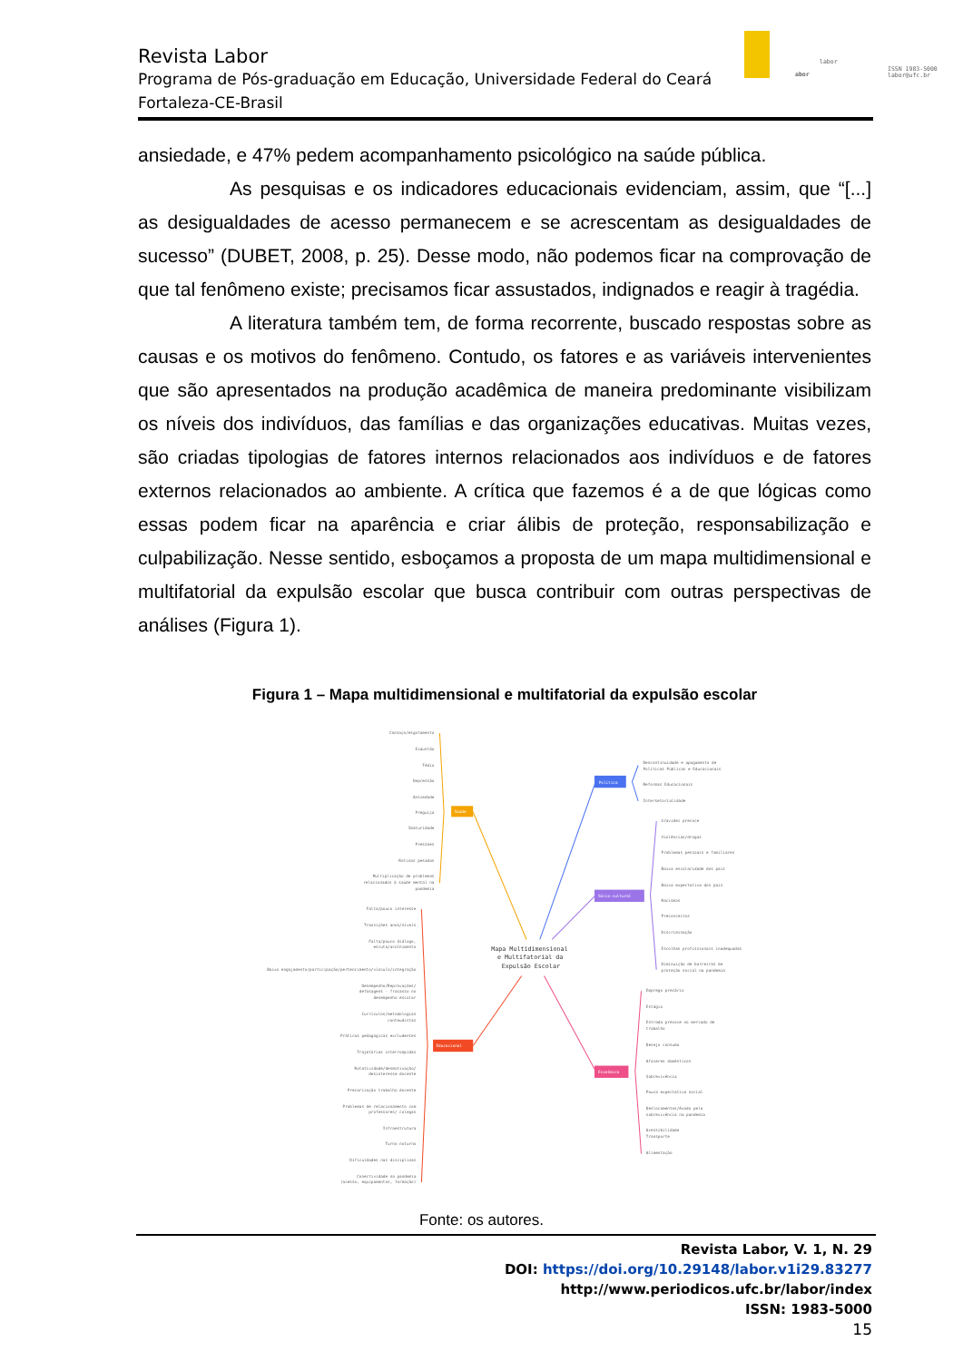labor
abor
ISSN 1983-5000
labor@ufc.br
Revista Labor
Programa de Pós-graduação em Educação, Universidade Federal do Ceará
Fortaleza-CE-Brasil
ansiedade, e 47% pedem acompanhamento psicológico na saúde pública.
As pesquisas e os indicadores educacionais evidenciam, assim, que “[...] as desigualdades de acesso permanecem e se acrescentam as desigualdades de sucesso” (DUBET, 2008, p. 25). Desse modo, não podemos ficar na comprovação de que tal fenômeno existe; precisamos ficar assustados, indignados e reagir à tragédia.
A literatura também tem, de forma recorrente, buscado respostas sobre as causas e os motivos do fenômeno. Contudo, os fatores e as variáveis intervenientes que são apresentados na produção acadêmica de maneira predominante visibilizam os níveis dos indivíduos, das famílias e das organizações educativas. Muitas vezes, são criadas tipologias de fatores internos relacionados aos indivíduos e de fatores externos relacionados ao ambiente. A crítica que fazemos é a de que lógicas como essas podem ficar na aparência e criar álibis de proteção, responsabilização e culpabilização. Nesse sentido, esboçamos a proposta de um mapa multidimensional e multifatorial da expulsão escolar que busca contribuir com outras perspectivas de análises (Figura 1).
Figura 1 – Mapa multidimensional e multifatorial da expulsão escolar
Saúde
Política
Sócio-cultural
Educacional
Econômica
Mapa Multidimensional
e Multifatorial da
Expulsão Escolar
Cansaço/esgotamento
Exaustão
Tédio
Depressão
Ansiedade
Preguiça
Imaturidade
Pressões
Rotinas pesadas
Multiplicação de problemas
relacionados à saúde mental na
pandemia
Falta/pouco interesse
Transições anos/níveis
Falta/pouco diálogo,
escuta/acolhimento
Baixo engajamento/participação/pertencimento/vínculo/integração
Desempenho/Reprovações/
defasagens - fracasso no
desempenho escolar
Currículos/metodologias
conteudistas
Práticas pedagógicas excludentes
Trajetórias interrompidas
Rotatividade/desmotivação/
desinteresse docente
Precarização trabalho docente
Problemas de relacionamento com
professores/ colegas
Infraestrutura
Turno noturno
Dificuldades nas disciplinas
Conectividade na pandemia
(acesso, equipamentos, formação)
Descontinuidade e apagamento de
Políticas Públicas e Educacionais
Reformas Educacionais
Intersetorialidade
Gravidez precoce
Violências/drogas
Problemas pessoais e familiares
Baixa escolaridade dos pais
Baixa expectativa dos pais
Racismos
Preconceitos
Discriminação
Escolhas profissionais inadequadas
Diminuição de barreiras de
proteção social na pandemia
Emprego precário
Estágio
Entrada precoce no mercado de
trabalho
Desejo consumo
Afazeres domésticos
Sobrevivência
Pouca expectativa social
Deslocamentos/êxodo pela
sobrevivência na pandemia
Acessibilidade
Transporte
Alimentação
Fonte: os autores.
Revista Labor, V. 1, N. 29
DOI: https://doi.org/10.29148/labor.v1i29.83277
http://www.periodicos.ufc.br/labor/index
ISSN: 1983-5000
15